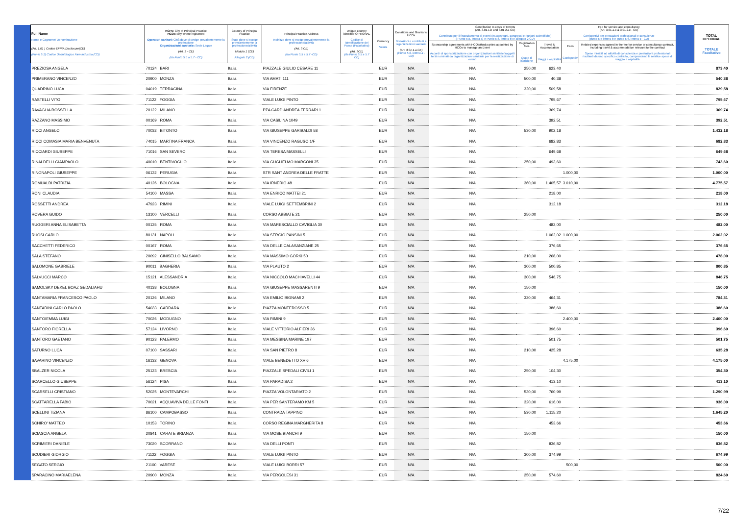| | Full Name Nome e Cognome/ Denominazione (Art. 1.01 ) Codice EFPIA Disclosure(CE) (Punto 5.1) Codice Deontologico Farmindustria (CD) | HCPs: City of Principal Practice HCOs: city where registered Operatori sanitari: Città dove si svolge prevalentemente la professione Organizzazioni sanitarie: Sede Legale (Art. 3 - CE) (da Punto 5.5 a 5.7 - CD) | Country of Principal Practice Stato dove si svolge prevalentemente la professione/attività Modulo 1 (CE) Allegato 2 (CD) | Principal Practice Address Indirizzo dove si svolge prevalentemente la professione/attività (Art. 3 CE) (da Punto 5.5 a 5.7 -CD) | Unique country identifier OPTIONAL Codice di identificazione del Paese (Facoltativo) (Art. 3CE) (da Punto 5.5 a 5.7 CD) | Currency Valuta | Donations and Grants to HCOs Donazioni e contributi a organizzazioni sanitarie (Art. 3.01.1.a CE) (Punto 5.6, lettera a - CD) | Contribution to costs of Events (Art. 3.01.1.b and 3.01.2.a CE) Contributo per il finanziamento di eventi (es.convegni, congressi e riunioni scientifiche) ( Punto 5.5, lettera a) e Punto 5.6, lettera b) e allegato 2 CD) | | | Fee for service and consultancy (Art. 3.01.1.c & 3.01.2.c - CE) Corrispettivi per prestazioni professionali e consulenze (punto 5.5 lettera b e punto 5.6, lettera c - CD) | | | TOTAL OPTIONAL TOTALE Facoltativo |
| --- | --- | --- | --- | --- | --- | --- | --- | --- | --- | --- | --- | --- | --- | --- |
| | | | | | | | | Sponsorship agreements with HCOs/third parties appointed by HCOs to manage an Event Accordi di sponsorizzazione con organizzazioni sanitarie/soggetti terzi nominati da organizzazioni sanitarie per la realizzazione di eventi | Registration fees Quote di iscrizione | Travel & Accomodation Viaggi e ospitalità | Fees Corrispettivi | Related expenses agreed in the fee for service or consultancy contract, including travel & accommodation relevant to the contract Spese riferibili ad attività di consulenza e prestazioni professionali risultanti da uno specifico contratto, comprendenti le relative spese di viaggio e ospitalità | | |
| | PREZIOSA ANGELA | 70124 BARI | Italia | PIAZZALE GIULIO CESARE 11 | | EUR | N/A | N/A | 250,00 | 623,40 | | | | 873,40 |
| | PRIMERANO VINCENZO | 20900 MONZA | Italia | VIA AMATI 111 | | EUR | N/A | N/A | 500,00 | 40,38 | | | | 540,38 |
| | QUADRINO LUCA | 04019 TERRACINA | Italia | VIA FIRENZE | | EUR | N/A | N/A | 320,00 | 509,58 | | | | 829,58 |
| | RASTELLI VITO | 71122 FOGGIA | Italia | VIALE LUIGI PINTO | | EUR | N/A | N/A | | 795,67 | | | | 795,67 |
| | RAVAGLIA ROSSELLA | 20122 MILANO | Italia | PZA CARD ANDREA FERRARI 1 | | EUR | N/A | N/A | | 369,74 | | | | 369,74 |
| | RAZZANO MASSIMO | 00169 ROMA | Italia | VIA CASILINA 1049 | | EUR | N/A | N/A | | 392,51 | | | | 392,51 |
| | RICCI ANGELO | 70032 BITONTO | Italia | VIA GIUSEPPE GARIBALDI 58 | | EUR | N/A | N/A | 530,00 | 902,18 | | | | 1.432,18 |
| | RICCI COMASIA MARIA BENVENUTA | 74015 MARTINA FRANCA | Italia | VIA VINCENZO RAGUSO 1/F | | EUR | N/A | N/A | | 682,83 | | | | 682,83 |
| | RICCIARDI GIUSEPPE | 71016 SAN SEVERO | Italia | VIA TERESA MASSELLI | | EUR | N/A | N/A | | 649,68 | | | | 649,68 |
| | RINALDELLI GIAMPAOLO | 40010 BENTIVOGLIO | Italia | VIA GUGLIELMO MARCONI 35 | | EUR | N/A | N/A | 250,00 | 493,60 | | | | 743,60 |
| | RINONAPOLI GIUSEPPE | 06132 PERUGIA | Italia | STR SANT ANDREA DELLE FRATTE | | EUR | N/A | N/A | | | 1.000,00 | | | 1.000,00 |
| | ROMUALDI PATRIZIA | 40126 BOLOGNA | Italia | VIA IRNERIO 48 | | EUR | N/A | N/A | 360,00 | 1.405,57 | 3.010,00 | | | 4.775,57 |
| | RONI CLAUDIA | 54100 MASSA | Italia | VIA ENRICO MATTEI 21 | | EUR | N/A | N/A | | 218,00 | | | | 218,00 |
| | ROSSETTI ANDREA | 47923 RIMINI | Italia | VIALE LUIGI SETTEMBRINI 2 | | EUR | N/A | N/A | | 312,18 | | | | 312,18 |
| | ROVERA GUIDO | 13100 VERCELLI | Italia | CORSO ABBIATE 21 | | EUR | N/A | N/A | 250,00 | | | | | 250,00 |
| | RUGGERI ANNA ELISABETTA | 00135 ROMA | Italia | VIA MARESCIALLO CAVIGLIA 30 | | EUR | N/A | N/A | | 482,00 | | | | 482,00 |
| | RUOSI CARLO | 80131 NAPOLI | Italia | VIA SERGIO PANSINI 5 | | EUR | N/A | N/A | | 1.062,02 | 1.000,00 | | | 2.062,02 |
| | SACCHETTI FEDERICO | 00167 ROMA | Italia | VIA DELLE CALASANZIANE 25 | | EUR | N/A | N/A | | 376,65 | | | | 376,65 |
| | SALA STEFANO | 20092 CINISELLO BALSAMO | Italia | VIA MASSIMO GORKI 50 | | EUR | N/A | N/A | 210,00 | 268,00 | | | | 478,00 |
| | SALOMONE GABRIELE | 90011 BAGHERIA | Italia | VIA PLAUTO 2 | | EUR | N/A | N/A | 300,00 | 500,85 | | | | 800,85 |
| | SALVUCCI MARCO | 15121 ALESSANDRIA | Italia | VIA NICCOLÒ MACHIAVELLI 44 | | EUR | N/A | N/A | 300,00 | 546,75 | | | | 846,75 |
| | SAMOLSKY DEKEL BOAZ GEDALIAHU | 40138 BOLOGNA | Italia | VIA GIUSEPPE MASSARENTI 9 | | EUR | N/A | N/A | 150,00 | | | | | 150,00 |
| | SANTAMARIA FRANCESCO PAOLO | 20126 MILANO | Italia | VIA EMILIO BIGNAMI 2 | | EUR | N/A | N/A | 320,00 | 464,31 | | | | 784,31 |
| | SANTARINI CARLO PAOLO | 54033 CARRARA | Italia | PIAZZA MONTEROSSO 5 | | EUR | N/A | N/A | | 386,60 | | | | 386,60 |
| | SANTOIEMMA LUIGI | 70026 MODUGNO | Italia | VIA RIMINI 9 | | EUR | N/A | N/A | | | 2.400,00 | | | 2.400,00 |
| | SANTORO FIORELLA | 57124 LIVORNO | Italia | VIALE VITTORIO ALFIERI 36 | | EUR | N/A | N/A | | 396,60 | | | | 396,60 |
| | SANTORO GAETANO | 90123 PALERMO | Italia | VIA MESSINA MARINE 197 | | EUR | N/A | N/A | | 501,75 | | | | 501,75 |
| | SATURNO LUCA | 07100 SASSARI | Italia | VIA SAN PIETRO 8 | | EUR | N/A | N/A | 210,00 | 425,28 | | | | 635,28 |
| | SAVARINO VINCENZO | 16132 GENOVA | Italia | VIALE BENEDETTO XV 6 | | EUR | N/A | N/A | | | 4.175,00 | | | 4.175,00 |
| | SBALZER NICOLA | 25123 BRESCIA | Italia | PIAZZALE SPEDALI CIVILI 1 | | EUR | N/A | N/A | 250,00 | 104,30 | | | | 354,30 |
| | SCARCELLO GIUSEPPE | 56124 PISA | Italia | VIA PARADISA 2 | | EUR | N/A | N/A | | 413,10 | | | | 413,10 |
| | SCARSELLI CRISTIANO | 52025 MONTEVARCHI | Italia | PIAZZA VOLONTARIATO 2 | | EUR | N/A | N/A | 530,00 | 760,99 | | | | 1.290,99 |
| | SCATTARELLA FABIO | 70021 ACQUAVIVA DELLE FONTI | Italia | VIA PER SANTERAMO KM 5 | | EUR | N/A | N/A | 320,00 | 616,00 | | | | 936,00 |
| | SCELLINI TIZIANA | 86100 CAMPOBASSO | Italia | CONTRADA TAPPINO | | EUR | N/A | N/A | 530,00 | 1.115,20 | | | | 1.645,20 |
| | SCHIRO' MATTEO | 10153 TORINO | Italia | CORSO REGINA MARGHERITA 8 | | EUR | N/A | N/A | | 453,66 | | | | 453,66 |
| | SCIASCIA ANGELA | 20841 CARATE BRIANZA | Italia | VIA MOSE BIANCHI 9 | | EUR | N/A | N/A | 150,00 | | | | | 150,00 |
| | SCRIMIERI DANIELE | 73020 SCORRANO | Italia | VIA DELLI PONTI | | EUR | N/A | N/A | | 836,82 | | | | 836,82 |
| | SCUDIERI GIORGIO | 71122 FOGGIA | Italia | VIALE LUIGI PINTO | | EUR | N/A | N/A | 300,00 | 374,99 | | | | 674,99 |
| | SEGATO SERGIO | 21100 VARESE | Italia | VIALE LUIGI BORRI 57 | | EUR | N/A | N/A | | | 500,00 | | | 500,00 |
| | SPARACINO MARIAELENA | 20900 MONZA | Italia | VIA PERGOLESI 31 | | EUR | N/A | N/A | 250,00 | 574,60 | | | | 824,60 |
7/22